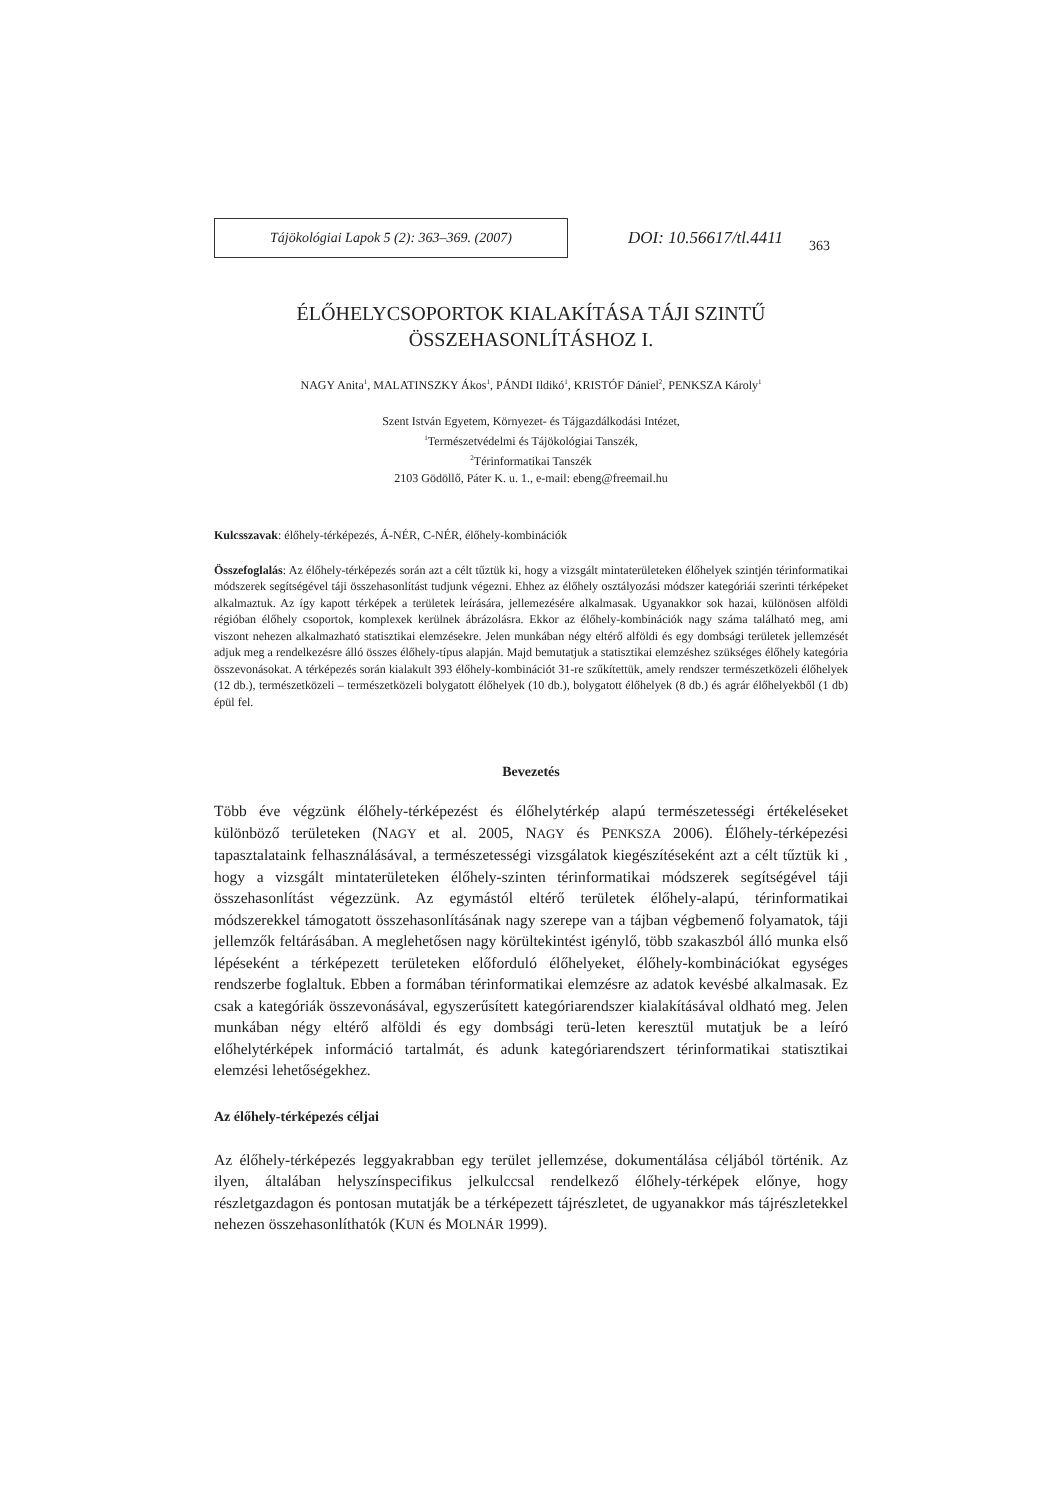Tájökológiai Lapok 5 (2): 363–369. (2007)
DOI: 10.56617/tl.4411
363
ÉLŐHELYCSOPORTOK KIALAKÍTÁSA TÁJI SZINTŰ
ÖSSZEHASONLÍTÁSHOZ I.
NAGY Anita<sup>1</sup>, MALATINSZKY Ákos<sup>1</sup>, PÁNDI Ildikó<sup>1</sup>, KRISTÓF Dániel<sup>2</sup>, PENKSZA Károly<sup>1</sup>
Szent István Egyetem, Környezet- és Tájgazdálkodási Intézet,
<sup>1</sup> Természetvédelmi és Tájökológiai Tanszék,
<sup>2</sup> Térinformatikai Tanszék
2103 Gödöllő, Páter K. u. 1., e-mail: ebeng@freemail.hu
Kulcsszavak: élőhely-térképezés, Á-NÉR, C-NÉR, élőhely-kombinációk
Összefoglalás: Az élőhely-térképezés során azt a célt tűztük ki, hogy a vizsgált mintaterületeken élőhelyek szintjén térinformatikai módszerek segítségével táji összehasonlítást tudjunk végezni. Ehhez az élőhely osztályozási módszer kategóriái szerinti térképeket alkalmaztuk. Az így kapott térképek a területek leírására, jellemezésére alkalmasak. Ugyanakkor sok hazai, különösen alföldi régióban élőhely csoportok, komplexek kerülnek ábrázolásra. Ekkor az élőhely-kombinációk nagy száma található meg, ami viszont nehezen alkalmazható statisztikai elemzésekre. Jelen munkában négy eltérő alföldi és egy dombsági területek jellemzését adjuk meg a rendelkezésre álló összes élőhely-típus alapján. Majd bemutatjuk a statisztikai elemzéshez szükséges élőhely kategória összevonásokat. A térképezés során kialakult 393 élőhely-kombinációt 31-re szűkítettük, amely rendszer természetközeli élőhelyek (12 db.), természetközeli – természetközeli bolygatott élőhelyek (10 db.), bolygatott élőhelyek (8 db.) és agrár élőhelyekből (1 db) épül fel.
Bevezetés
Több éve végzünk élőhely-térképezést és élőhelytérkép alapú természetességi értékeléseket különböző területeken (NAGY et al. 2005, NAGY és PENKSZA 2006). Élőhely-térképezési tapasztalataink felhasználásával, a természetességi vizsgálatok kiegészítéseként azt a célt tűztük ki , hogy a vizsgált mintaterületeken élőhely-szinten térinformatikai módszerek segítségével táji összehasonlítást végezzünk. Az egymástól eltérő területek élőhely-alapú, térinformatikai módszerekkel támogatott összehasonlításának nagy szerepe van a tájban végbemenő folyamatok, táji jellemzők feltárásában. A meglehetősen nagy körültekintést igénylő, több szakaszból álló munka első lépéseként a térképezett területeken előforduló élőhelyeket, élőhely-kombinációkat egységes rendszerbe foglaltuk. Ebben a formában térinformatikai elemzésre az adatok kevésbé alkalmasak. Ez csak a kategóriák összevonásával, egyszerűsített kategóriarendszer kialakításával oldható meg. Jelen munkában négy eltérő alföldi és egy dombsági terü-leten keresztül mutatjuk be a leíró előhelytérképek információ tartalmát, és adunk kategóriarendszert térinformatikai statisztikai elemzési lehetőségekhez.
Az élőhely-térképezés céljai
Az élőhely-térképezés leggyakrabban egy terület jellemzése, dokumentálása céljából történik. Az ilyen, általában helyszínspecifikus jelkulccsal rendelkező élőhely-térképek előnye, hogy részletgazdagon és pontosan mutatják be a térképezett tájrészletet, de ugyanakkor más tájrészletekkel nehezen összehasonlíthatók (KUN és MOLNÁR 1999).